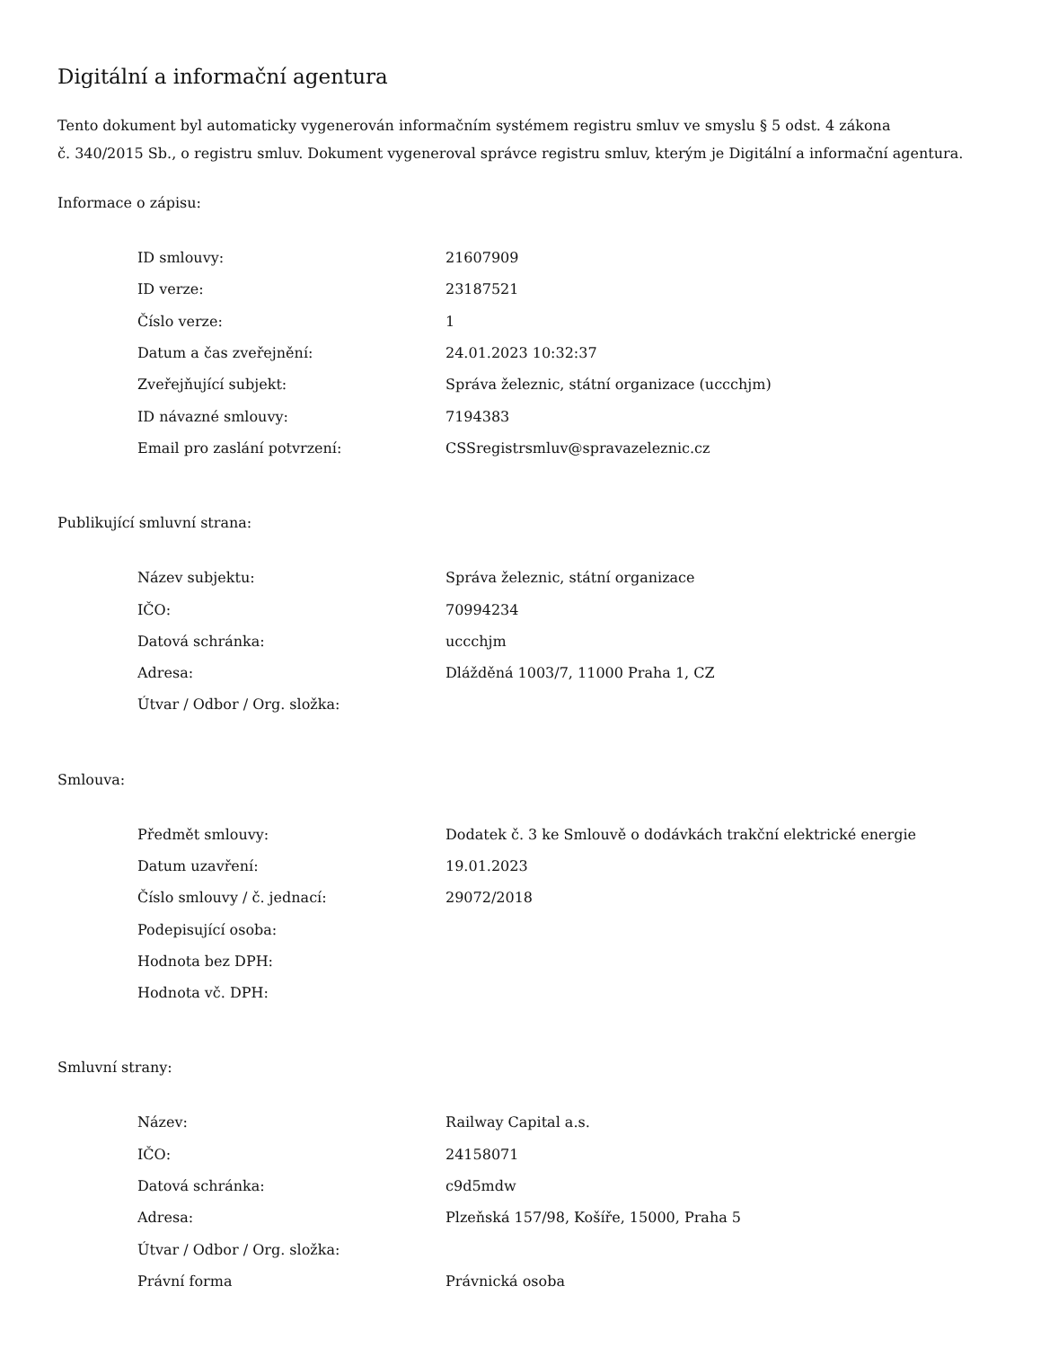Digitální a informační agentura
Tento dokument byl automaticky vygenerován informačním systémem registru smluv ve smyslu § 5 odst. 4 zákona
č. 340/2015 Sb., o registru smluv. Dokument vygeneroval správce registru smluv, kterým je Digitální a informační agentura.
Informace o zápisu:
| ID smlouvy: | 21607909 |
| ID verze: | 23187521 |
| Číslo verze: | 1 |
| Datum a čas zveřejnění: | 24.01.2023 10:32:37 |
| Zveřejňující subjekt: | Správa železnic, státní organizace (uccchjm) |
| ID návazné smlouvy: | 7194383 |
| Email pro zaslání potvrzení: | CSSregistrsmluv@spravazeleznic.cz |
Publikující smluvní strana:
| Název subjektu: | Správa železnic, státní organizace |
| IČO: | 70994234 |
| Datová schránka: | uccchjm |
| Adresa: | Dlážděná 1003/7, 11000 Praha 1, CZ |
| Útvar / Odbor / Org. složka: | |
Smlouva:
| Předmět smlouvy: | Dodatek č. 3 ke Smlouvě o dodávkách trakční elektrické energie |
| Datum uzavření: | 19.01.2023 |
| Číslo smlouvy / č. jednací: | 29072/2018 |
| Podepisující osoba: | |
| Hodnota bez DPH: | |
| Hodnota vč. DPH: | |
Smluvní strany:
| Název: | Railway Capital a.s. |
| IČO: | 24158071 |
| Datová schránka: | c9d5mdw |
| Adresa: | Plzeňská 157/98, Košíře, 15000, Praha 5 |
| Útvar / Odbor / Org. složka: | |
| Právní forma | Právnická osoba |